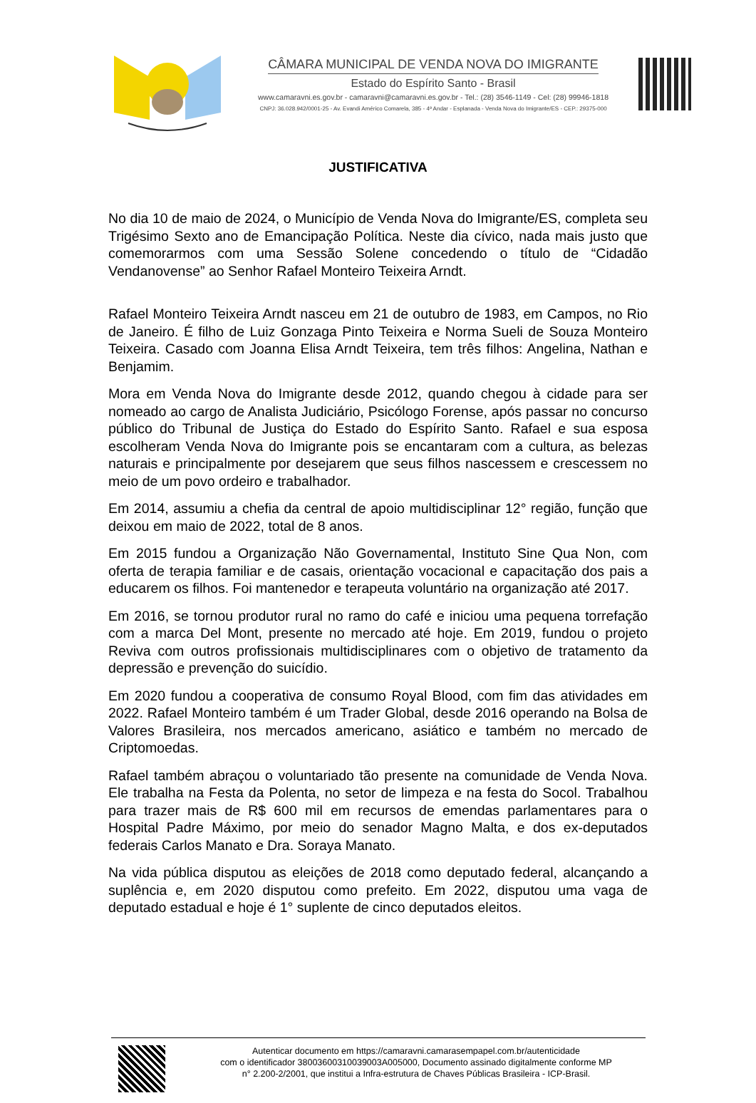CÂMARA MUNICIPAL DE VENDA NOVA DO IMIGRANTE
Estado do Espírito Santo - Brasil
www.camaravni.es.gov.br - camaravni@camaravni.es.gov.br - Tel.: (28) 3546-1149 - Cel: (28) 99946-1818
CNPJ: 36.028.942/0001-25 - Av. Evandi Américo Comarela, 385 - 4ª Andar - Esplanada - Venda Nova do Imigrante/ES - CEP.: 29375-000
JUSTIFICATIVA
No dia 10 de maio de 2024, o Município de Venda Nova do Imigrante/ES, completa seu Trigésimo Sexto ano de Emancipação Política. Neste dia cívico, nada mais justo que comemorarmos com uma Sessão Solene concedendo o título de “Cidadão Vendanovense” ao Senhor Rafael Monteiro Teixeira Arndt.
Rafael Monteiro Teixeira Arndt nasceu em 21 de outubro de 1983, em Campos, no Rio de Janeiro. É filho de Luiz Gonzaga Pinto Teixeira e Norma Sueli de Souza Monteiro Teixeira. Casado com Joanna Elisa Arndt Teixeira, tem três filhos: Angelina, Nathan e Benjamim.
Mora em Venda Nova do Imigrante desde 2012, quando chegou à cidade para ser nomeado ao cargo de Analista Judiciário, Psicólogo Forense, após passar no concurso público do Tribunal de Justiça do Estado do Espírito Santo. Rafael e sua esposa escolheram Venda Nova do Imigrante pois se encantaram com a cultura, as belezas naturais e principalmente por desejarem que seus filhos nascessem e crescessem no meio de um povo ordeiro e trabalhador.
Em 2014, assumiu a chefia da central de apoio multidisciplinar 12° região, função que deixou em maio de 2022, total de 8 anos.
Em 2015 fundou a Organização Não Governamental, Instituto Sine Qua Non, com oferta de terapia familiar e de casais, orientação vocacional e capacitação dos pais a educarem os filhos. Foi mantenedor e terapeuta voluntário na organização até 2017.
Em 2016, se tornou produtor rural no ramo do café e iniciou uma pequena torrefação com a marca Del Mont, presente no mercado até hoje. Em 2019, fundou o projeto Reviva com outros profissionais multidisciplinares com o objetivo de tratamento da depressão e prevenção do suicídio.
Em 2020 fundou a cooperativa de consumo Royal Blood, com fim das atividades em 2022. Rafael Monteiro também é um Trader Global, desde 2016 operando na Bolsa de Valores Brasileira, nos mercados americano, asiático e também no mercado de Criptomoedas.
Rafael também abraçou o voluntariado tão presente na comunidade de Venda Nova. Ele trabalha na Festa da Polenta, no setor de limpeza e na festa do Socol. Trabalhou para trazer mais de R$ 600 mil em recursos de emendas parlamentares para o Hospital Padre Máximo, por meio do senador Magno Malta, e dos ex-deputados federais Carlos Manato e Dra. Soraya Manato.
Na vida pública disputou as eleições de 2018 como deputado federal, alcançando a suplência e, em 2020 disputou como prefeito. Em 2022, disputou uma vaga de deputado estadual e hoje é 1° suplente de cinco deputados eleitos.
Autenticar documento em https://camaravni.camarasempapel.com.br/autenticidade
com o identificador 38003600310039003A005000, Documento assinado digitalmente conforme MP
n° 2.200-2/2001, que institui a Infra-estrutura de Chaves Públicas Brasileira - ICP-Brasil.